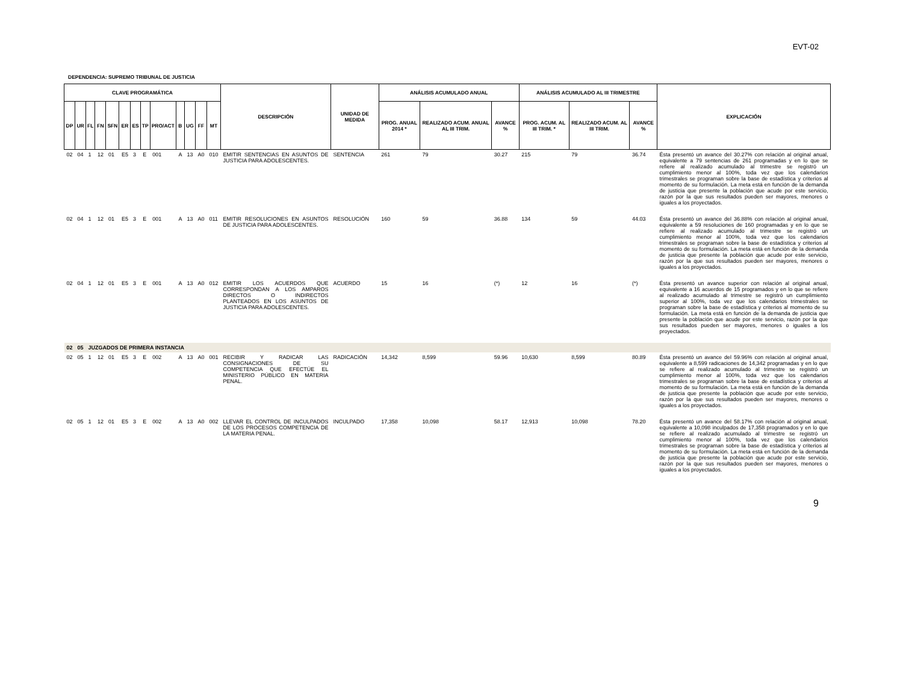EVT-02
DEPENDENCIA: SUPREMO TRIBUNAL DE JUSTICIA
| CLAVE PROGRAMÁTICA | | | | | | | | | | | | | DESCRIPCIÓN | UNIDAD DE MEDIDA | ANÁLISIS ACUMULADO ANUAL | | | ANÁLISIS ACUMULADO AL III TRIMESTRE | | | EXPLICACIÓN |
| --- | --- | --- | --- | --- | --- | --- | --- | --- | --- | --- | --- | --- | --- | --- | --- | --- | --- | --- | --- | --- | --- |
| DP | UR | FL | FN | SFN | ER | ES | TP | PRO/ACT | B | UG | FF | MT | | | PROG. ANUAL 2014 * | REALIZADO ACUM. ANUAL AL III TRIM. | AVANCE % | PROG. ACUM. AL III TRIM. * | REALIZADO ACUM. AL III TRIM. | AVANCE % | |
| 02 | 04 | 1 | 12 | 01 | E5 | 3 | E | 001 | A | 13 | A0 | 010 | EMITIR SENTENCIAS EN ASUNTOS DE JUSTICIA PARA ADOLESCENTES. | SENTENCIA | 261 | 79 | 30.27 | 215 | 79 | 36.74 | Ésta presentó un avance del 30.27% con relación al original anual, equivalente a 79 sentencias de 261 programadas y en lo que se refiere al realizado acumulado al trimestre se registró un cumplimiento menor al 100%, toda vez que los calendarios trimestrales se programan sobre la base de estadística y criterios al momento de su formulación. La meta está en función de la demanda de justicia que presente la población que acude por este servicio, razón por la que sus resultados pueden ser mayores, menores o iguales a los proyectados. |
| 02 | 04 | 1 | 12 | 01 | E5 | 3 | E | 001 | A | 13 | A0 | 011 | EMITIR RESOLUCIONES EN ASUNTOS DE JUSTICIA PARA ADOLESCENTES. | RESOLUCIÓN | 160 | 59 | 36.88 | 134 | 59 | 44.03 | Ésta presentó un avance del 36.88% con relación al original anual, equivalente a 59 resoluciones de 160 programadas y en lo que se refiere al realizado acumulado al trimestre se registró un cumplimiento menor al 100%, toda vez que los calendarios trimestrales se programan sobre la base de estadística y criterios al momento de su formulación. La meta está en función de la demanda de justicia que presente la población que acude por este servicio, razón por la que sus resultados pueden ser mayores, menores o iguales a los proyectados. |
| 02 | 04 | 1 | 12 | 01 | E5 | 3 | E | 001 | A | 13 | A0 | 012 | EMITIR LOS ACUERDOS QUE CORRESPONDAN A LOS AMPAROS DIRECTOS O INDIRECTOS PLANTEADOS EN LOS ASUNTOS DE JUSTICIA PARA ADOLESCENTES. | ACUERDO | 15 | 16 | (*) | 12 | 16 | (*) | Ésta presentó un avance superior con relación al original anual, equivalente a 16 acuerdos de 15 programados y en lo que se refiere al realizado acumulado al trimestre se registró un cumplimiento superior al 100%, toda vez que los calendarios trimestrales se programan sobre la base de estadística y criterios al momento de su formulación. La meta está en función de la demanda de justicia que presente la población que acude por este servicio, razón por la que sus resultados pueden ser mayores, menores o iguales a los proyectados. |
| 02 | 05 | JUZGADOS DE PRIMERA INSTANCIA | | | | | | | | | | | | | | | | | | | |
| 02 | 05 | 1 | 12 | 01 | E5 | 3 | E | 002 | A | 13 | A0 | 001 | RECIBIR Y RADICAR LAS CONSIGNACIONES DE SU COMPETENCIA QUE EFECTÚE EL MINISTERIO PÚBLICO EN MATERIA PENAL. | RADICACIÓN | 14,342 | 8,599 | 59.96 | 10,630 | 8,599 | 80.89 | Ésta presentó un avance del 59.96% con relación al original anual, equivalente a 8,599 radicaciones de 14,342 programadas y en lo que se refiere al realizado acumulado al trimestre se registró un cumplimiento menor al 100%, toda vez que los calendarios trimestrales se programan sobre la base de estadística y criterios al momento de su formulación. La meta está en función de la demanda de justicia que presente la población que acude por este servicio, razón por la que sus resultados pueden ser mayores, menores o iguales a los proyectados. |
| 02 | 05 | 1 | 12 | 01 | E5 | 3 | E | 002 | A | 13 | A0 | 002 | LLEVAR EL CONTROL DE INCULPADOS DE LOS PROCESOS COMPETENCIA DE LA MATERIA PENAL. | INCULPADO | 17,358 | 10,098 | 58.17 | 12,913 | 10,098 | 78.20 | Ésta presentó un avance del 58.17% con relación al original anual, equivalente a 10,098 inculpados de 17,358 programados y en lo que se refiere al realizado acumulado al trimestre se registró un cumplimiento menor al 100%, toda vez que los calendarios trimestrales se programan sobre la base de estadística y criterios al momento de su formulación. La meta está en función de la demanda de justicia que presente la población que acude por este servicio, razón por la que sus resultados pueden ser mayores, menores o iguales a los proyectados. |
9